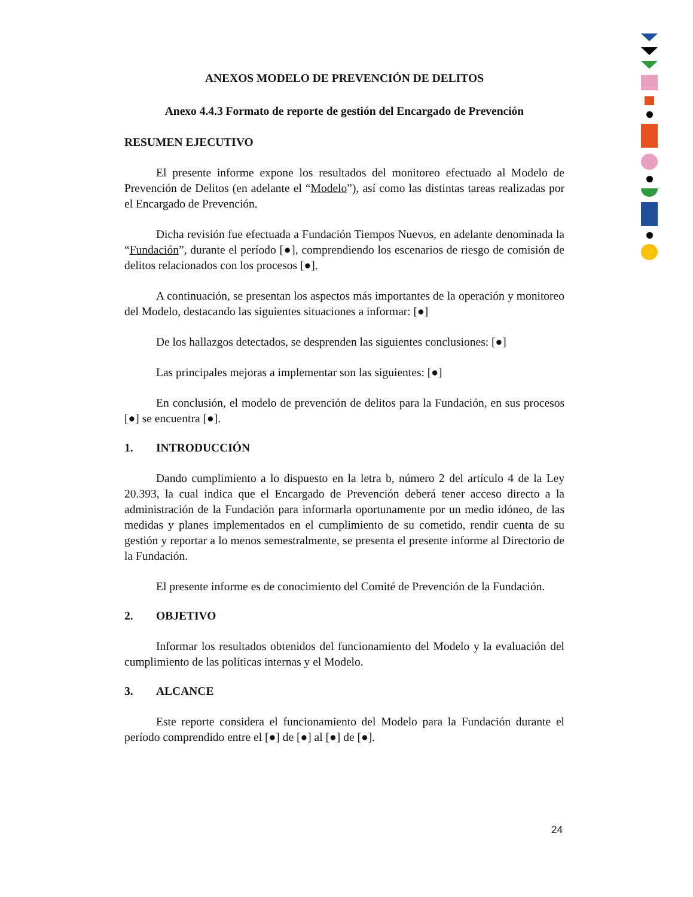ANEXOS MODELO DE PREVENCIÓN DE DELITOS
Anexo 4.4.3 Formato de reporte de gestión del Encargado de Prevención
RESUMEN EJECUTIVO
El presente informe expone los resultados del monitoreo efectuado al Modelo de Prevención de Delitos (en adelante el “Modelo”), así como las distintas tareas realizadas por el Encargado de Prevención.
Dicha revisión fue efectuada a Fundación Tiempos Nuevos, en adelante denominada la “Fundación”, durante el período [●], comprendiendo los escenarios de riesgo de comisión de delitos relacionados con los procesos [●].
A continuación, se presentan los aspectos más importantes de la operación y monitoreo del Modelo, destacando las siguientes situaciones a informar: [●]
De los hallazgos detectados, se desprenden las siguientes conclusiones: [●]
Las principales mejoras a implementar son las siguientes: [●]
En conclusión, el modelo de prevención de delitos para la Fundación, en sus procesos [●] se encuentra [●].
1. INTRODUCCIÓN
Dando cumplimiento a lo dispuesto en la letra b, número 2 del artículo 4 de la Ley 20.393, la cual indica que el Encargado de Prevención deberá tener acceso directo a la administración de la Fundación para informarla oportunamente por un medio idóneo, de las medidas y planes implementados en el cumplimiento de su cometido, rendir cuenta de su gestión y reportar a lo menos semestralmente, se presenta el presente informe al Directorio de la Fundación.
El presente informe es de conocimiento del Comité de Prevención de la Fundación.
2. OBJETIVO
Informar los resultados obtenidos del funcionamiento del Modelo y la evaluación del cumplimiento de las políticas internas y el Modelo.
3. ALCANCE
Este reporte considera el funcionamiento del Modelo para la Fundación durante el período comprendido entre el [●] de [●] al [●] de [●].
24